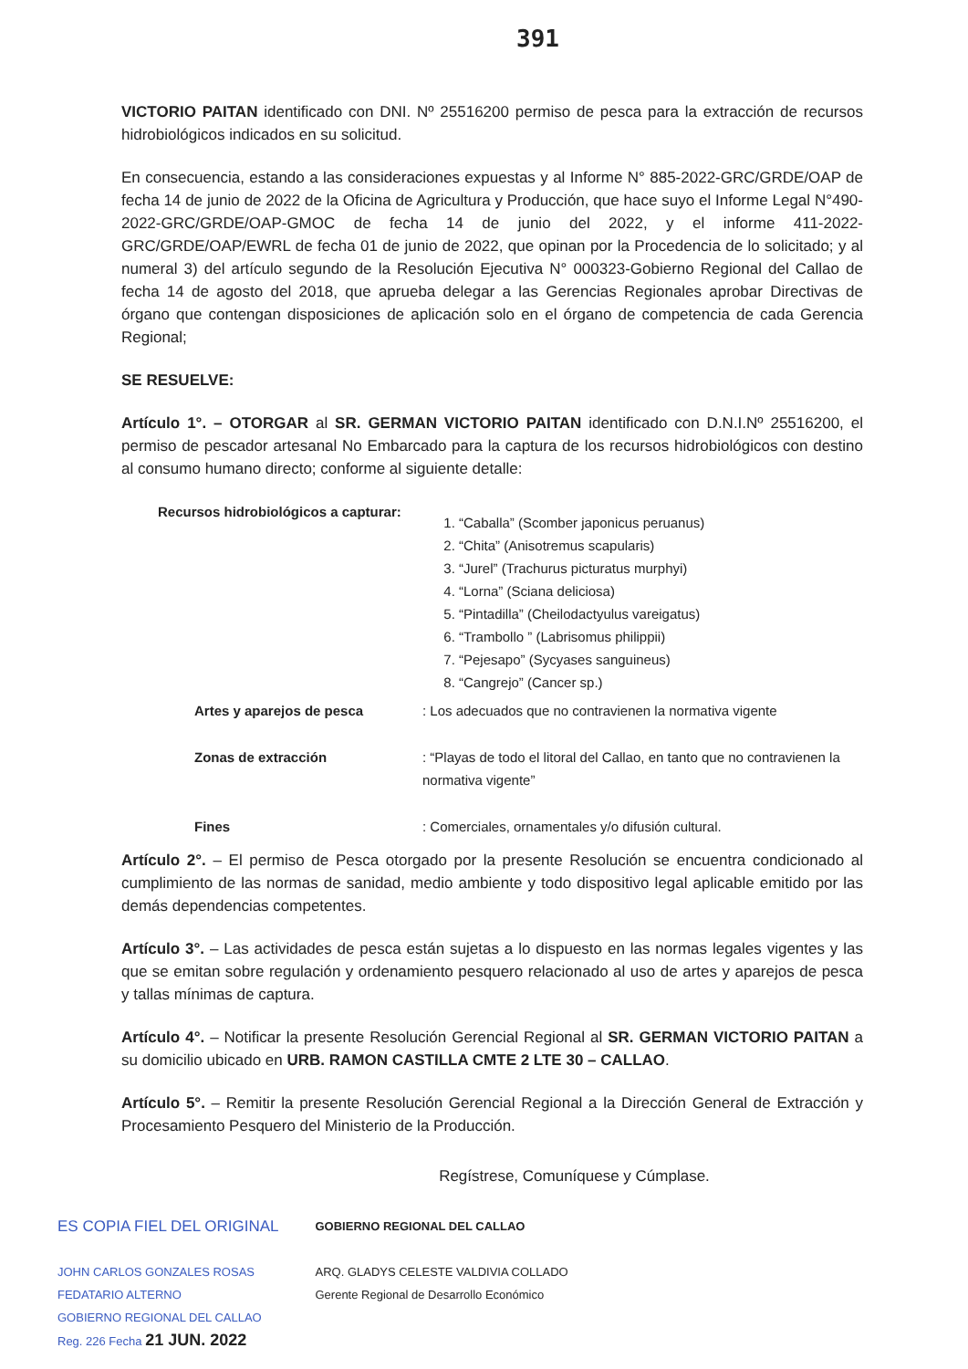391
VICTORIO PAITAN identificado con DNI. Nº 25516200 permiso de pesca para la extracción de recursos hidrobiológicos indicados en su solicitud.
En consecuencia, estando a las consideraciones expuestas y al Informe N° 885-2022-GRC/GRDE/OAP de fecha 14 de junio de 2022 de la Oficina de Agricultura y Producción, que hace suyo el Informe Legal N°490-2022-GRC/GRDE/OAP-GMOC de fecha 14 de junio del 2022, y el informe 411-2022-GRC/GRDE/OAP/EWRL de fecha 01 de junio de 2022, que opinan por la Procedencia de lo solicitado; y al numeral 3) del artículo segundo de la Resolución Ejecutiva N° 000323-Gobierno Regional del Callao de fecha 14 de agosto del 2018, que aprueba delegar a las Gerencias Regionales aprobar Directivas de órgano que contengan disposiciones de aplicación solo en el órgano de competencia de cada Gerencia Regional;
SE RESUELVE:
Artículo 1°. – OTORGAR al SR. GERMAN VICTORIO PAITAN identificado con D.N.I.Nº 25516200, el permiso de pescador artesanal No Embarcado para la captura de los recursos hidrobiológicos con destino al consumo humano directo; conforme al siguiente detalle:
Recursos hidrobiológicos a capturar:
1. “Caballa” (Scomber japonicus peruanus)
2. “Chita” (Anisotremus scapularis)
3. “Jurel” (Trachurus picturatus murphyi)
4. “Lorna” (Sciana deliciosa)
5. “Pintadilla” (Cheilodactyulus vareigatus)
6. “Trambollo ” (Labrisomus philippii)
7. “Pejesapo” (Sycyases sanguineus)
8. “Cangrejo” (Cancer sp.)
Artes y aparejos de pesca: Los adecuados que no contravienen la normativa vigente Zonas de extracción: “Playas de todo el litoral del Callao, en tanto que no contravienen la normativa vigente” Fines: Comerciales, ornamentales y/o difusión cultural.
Artículo 2°. – El permiso de Pesca otorgado por la presente Resolución se encuentra condicionado al cumplimiento de las normas de sanidad, medio ambiente y todo dispositivo legal aplicable emitido por las demás dependencias competentes.
Artículo 3°. – Las actividades de pesca están sujetas a lo dispuesto en las normas legales vigentes y las que se emitan sobre regulación y ordenamiento pesquero relacionado al uso de artes y aparejos de pesca y tallas mínimas de captura.
Artículo 4°. – Notificar la presente Resolución Gerencial Regional al SR. GERMAN VICTORIO PAITAN a su domicilio ubicado en URB. RAMON CASTILLA CMTE 2 LTE 30 – CALLAO.
Artículo 5°. – Remitir la presente Resolución Gerencial Regional a la Dirección General de Extracción y Procesamiento Pesquero del Ministerio de la Producción.
Regístrese, Comuníquese y Cúmplase.
ES COPIA FIEL DEL ORIGINAL
JOHN CARLOS GONZALES ROSAS
FEDATARIO ALTERNO
GOBIERNO REGIONAL DEL CALLAO
Reg. 226 Fecha 21 JUN. 2022
GOBIERNO REGIONAL DEL CALLAO
ARQ. GLADYS CELESTE VALDIVIA COLLADO
Gerente Regional de Desarrollo Económico